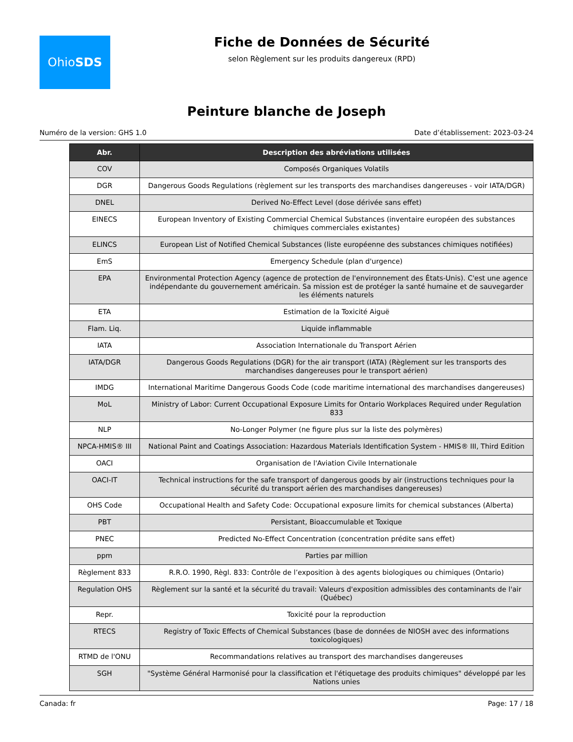Ohio SDS
Fiche de Données de Sécurité
selon Règlement sur les produits dangereux (RPD)
Peinture blanche de Joseph
Numéro de la version: GHS 1.0 Date d’établissement: 2023-03-24
| Abr. | Description des abréviations utilisées |
| --- | --- |
| COV | Composés Organiques Volatils |
| DGR | Dangerous Goods Regulations (règlement sur les transports des marchandises dangereuses - voir IATA/DGR) |
| DNEL | Derived No-Effect Level (dose dérivée sans effet) |
| EINECS | European Inventory of Existing Commercial Chemical Substances (inventaire européen des substances chimiques commerciales existantes) |
| ELINCS | European List of Notified Chemical Substances (liste européenne des substances chimiques notifiées) |
| EmS | Emergency Schedule (plan d'urgence) |
| EPA | Environmental Protection Agency (agence de protection de l'environnement des États-Unis). C'est une agence indépendante du gouvernement américain. Sa mission est de protéger la santé humaine et de sauvegarder les éléments naturels |
| ETA | Estimation de la Toxicité Aiguë |
| Flam. Liq. | Liquide inflammable |
| IATA | Association Internationale du Transport Aérien |
| IATA/DGR | Dangerous Goods Regulations (DGR) for the air transport (IATA) (Règlement sur les transports des marchandises dangereuses pour le transport aérien) |
| IMDG | International Maritime Dangerous Goods Code (code maritime international des marchandises dangereuses) |
| MoL | Ministry of Labor: Current Occupational Exposure Limits for Ontario Workplaces Required under Regulation 833 |
| NLP | No-Longer Polymer (ne figure plus sur la liste des polymères) |
| NPCA-HMIS® III | National Paint and Coatings Association: Hazardous Materials Identification System - HMIS® III, Third Edition |
| OACI | Organisation de l'Aviation Civile Internationale |
| OACI-IT | Technical instructions for the safe transport of dangerous goods by air (instructions techniques pour la sécurité du transport aérien des marchandises dangereuses) |
| OHS Code | Occupational Health and Safety Code: Occupational exposure limits for chemical substances (Alberta) |
| PBT | Persistant, Bioaccumulable et Toxique |
| PNEC | Predicted No-Effect Concentration (concentration prédite sans effet) |
| ppm | Parties par million |
| Règlement 833 | R.R.O. 1990, Règl. 833: Contrôle de l’exposition à des agents biologiques ou chimiques (Ontario) |
| Regulation OHS | Règlement sur la santé et la sécurité du travail: Valeurs d'exposition admissibles des contaminants de l'air (Québec) |
| Repr. | Toxicité pour la reproduction |
| RTECS | Registry of Toxic Effects of Chemical Substances (base de données de NIOSH avec des informations toxicologiques) |
| RTMD de l'ONU | Recommandations relatives au transport des marchandises dangereuses |
| SGH | "Système Général Harmonisé pour la classification et l'étiquetage des produits chimiques" développé par les Nations unies |
Canada: fr Page: 17 / 18